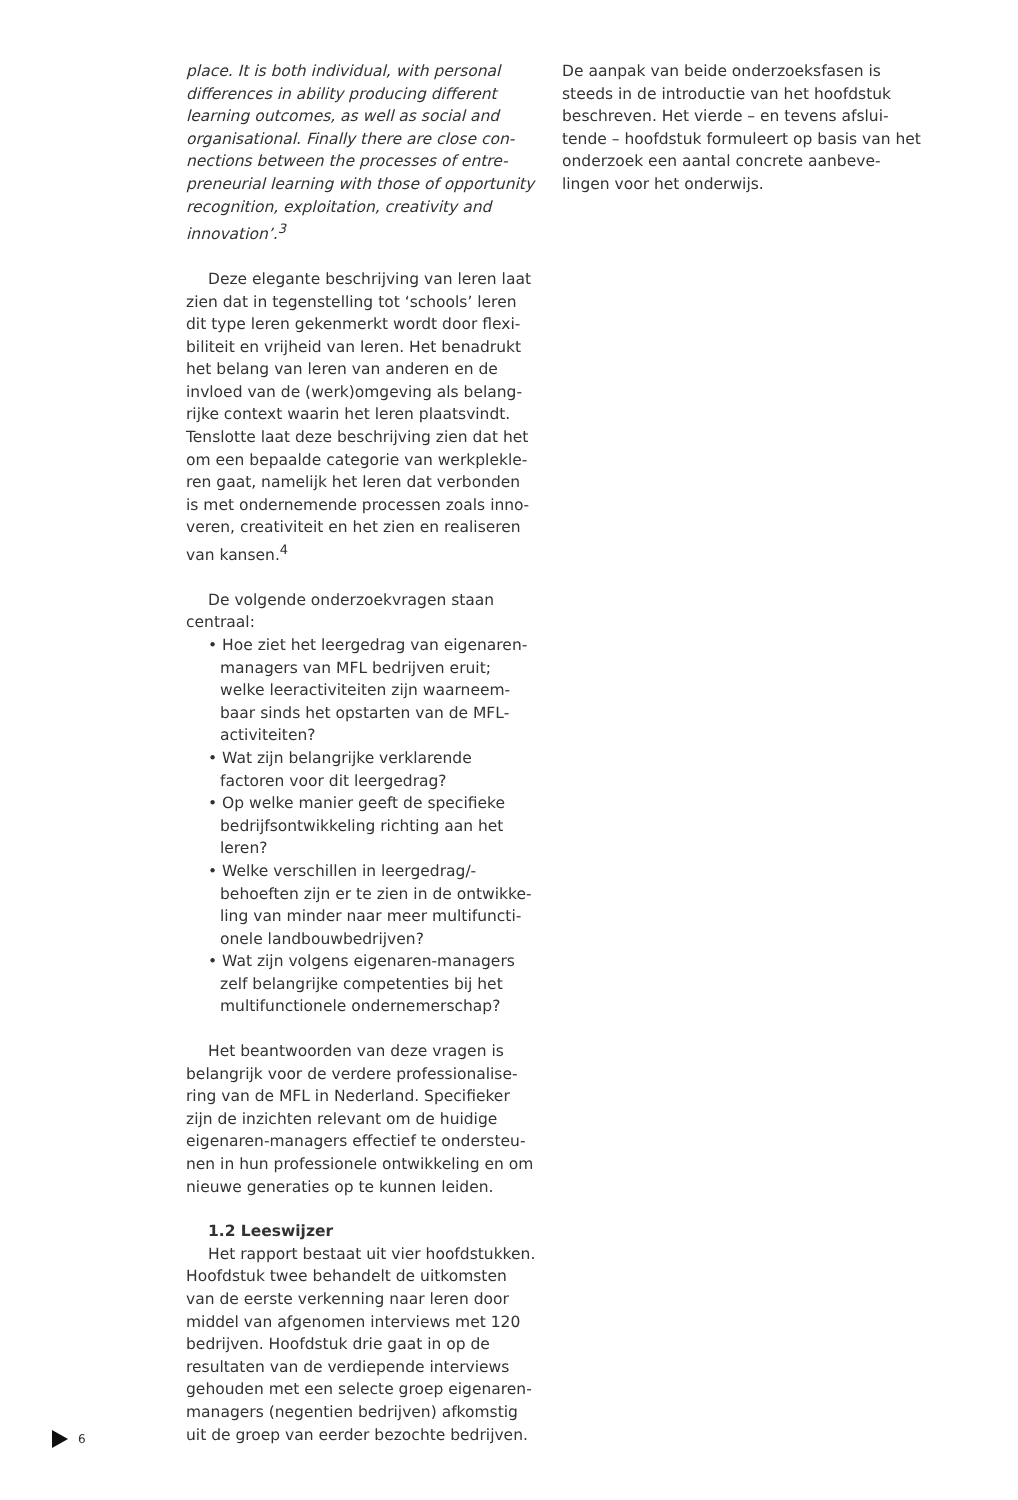place. It is both individual, with personal differences in ability producing different learning outcomes, as well as social and organisational. Finally there are close con­nections between the processes of entre­preneurial learning with those of opportu­nity recognition, exploitation, creativity and innovation’.<sup>3</sup>
Deze elegante beschrijving van leren laat zien dat in tegenstelling tot ‘schools’ leren dit type leren gekenmerkt wordt door flexi­biliteit en vrijheid van leren. Het benadrukt het belang van leren van anderen en de invloed van de (werk)omgeving als belang­rijke context waarin het leren plaatsvindt. Tenslotte laat deze beschrijving zien dat het om een bepaalde categorie van werkplekle­ren gaat, namelijk het leren dat verbonden is met ondernemende processen zoals inno­veren, creativiteit en het zien en realiseren van kansen.<sup>4</sup>
De volgende onderzoekvragen staan centraal:
• Hoe ziet het leergedrag van eigenaren-managers van MFL bedrijven eruit; welke leeractiviteiten zijn waarneem­baar sinds het opstarten van de MFL-activiteiten?
• Wat zijn belangrijke verklarende factoren voor dit leergedrag?
• Op welke manier geeft de specifieke bedrijfsontwikkeling richting aan het leren?
• Welke verschillen in leergedrag/-behoeften zijn er te zien in de ontwikke­ling van minder naar meer multifuncti­onele landbouwbedrijven?
• Wat zijn volgens eigenaren-managers zelf belangrijke competenties bij het multifunctionele ondernemerschap?
Het beantwoorden van deze vragen is belangrijk voor de verdere professionalise­ring van de MFL in Nederland. Specifieker zijn de inzichten relevant om de huidige eigenaren-managers effectief te ondersteu­nen in hun professionele ontwikkeling en om nieuwe generaties op te kunnen leiden.
1.2 Leeswijzer
Het rapport bestaat uit vier hoofdstuk­ken. Hoofdstuk twee behandelt de uitkom­sten van de eerste verkenning naar leren door middel van afgenomen interviews met 120 bedrijven. Hoofdstuk drie gaat in op de resultaten van de verdiepende interviews gehouden met een selecte groep eigenaren-managers (negentien bedrijven) afkomstig uit de groep van eerder bezochte bedrijven.
De aanpak van beide onderzoeksfasen is steeds in de introductie van het hoofdstuk beschreven. Het vierde – en tevens afslui­tende – hoofdstuk formuleert op basis van het onderzoek een aantal concrete aanbeve­lingen voor het onderwijs.
6